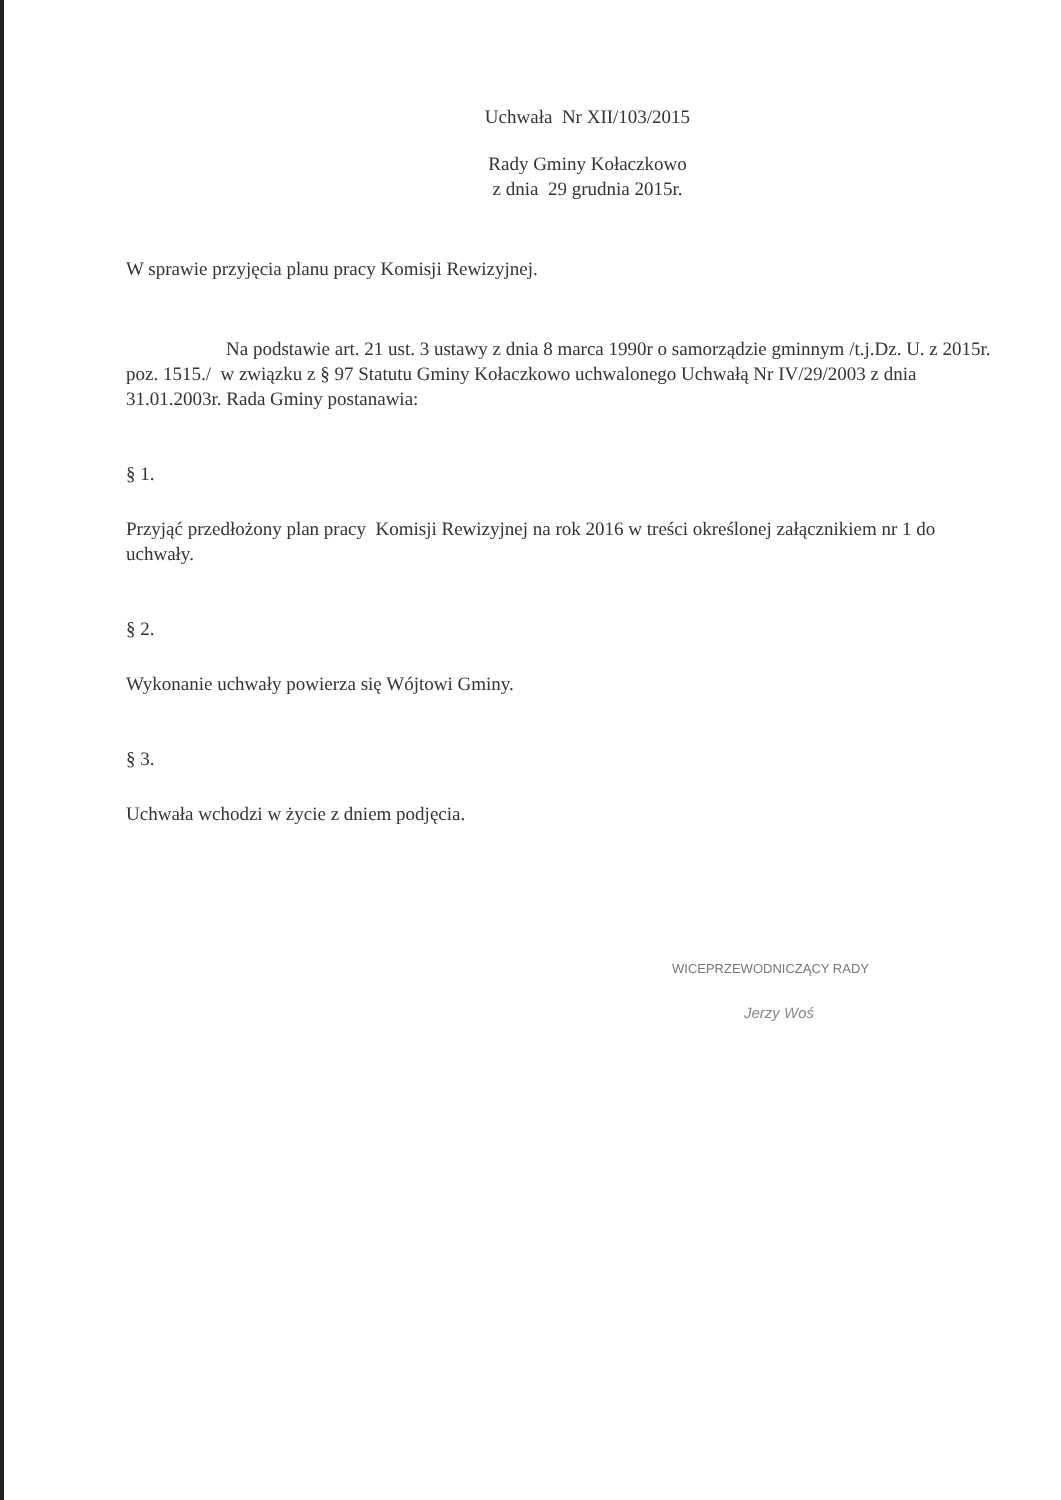Uchwała Nr XII/103/2015
Rady Gminy Kołaczkowo
z dnia 29 grudnia 2015r.
W sprawie przyjęcia planu pracy Komisji Rewizyjnej.
Na podstawie art. 21 ust. 3 ustawy z dnia 8 marca 1990r o samorządzie gminnym /t.j.Dz. U. z 2015r. poz. 1515./ w związku z § 97 Statutu Gminy Kołaczkowo uchwalonego Uchwałą Nr IV/29/2003 z dnia 31.01.2003r. Rada Gminy postanawia:
§ 1.
Przyjąć przedłożony plan pracy Komisji Rewizyjnej na rok 2016 w treści określonej załącznikiem nr 1 do uchwały.
§ 2.
Wykonanie uchwały powierza się Wójtowi Gminy.
§ 3.
Uchwała wchodzi w życie z dniem podjęcia.
WICEPRZEWODNICZĄCY RADY
Jerzy Woś